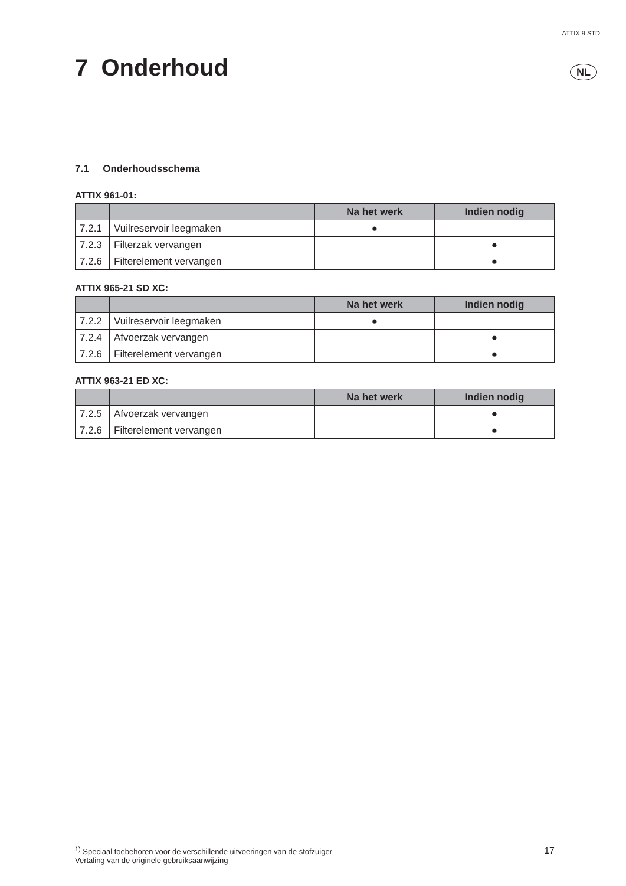ATTIX 9 STD
7 Onderhoud NL
7.1 Onderhoudsschema
ATTIX 961-01:
| | | Na het werk | Indien nodig |
| --- | --- | --- | --- |
| 7.2.1 | Vuilreservoir leegmaken | ● | |
| 7.2.3 | Filterzak vervangen | | ● |
| 7.2.6 | Filterelement vervangen | | ● |
ATTIX 965-21 SD XC:
| | | Na het werk | Indien nodig |
| --- | --- | --- | --- |
| 7.2.2 | Vuilreservoir leegmaken | ● | |
| 7.2.4 | Afvoerzak vervangen | | ● |
| 7.2.6 | Filterelement vervangen | | ● |
ATTIX 963-21 ED XC:
| | | Na het werk | Indien nodig |
| --- | --- | --- | --- |
| 7.2.5 | Afvoerzak vervangen | | ● |
| 7.2.6 | Filterelement vervangen | | ● |
<sup>1)</sup> Speciaal toebehoren voor de verschillende uitvoeringen van de stofzuiger
Vertaling van de originele gebruiksaanwijzing
17